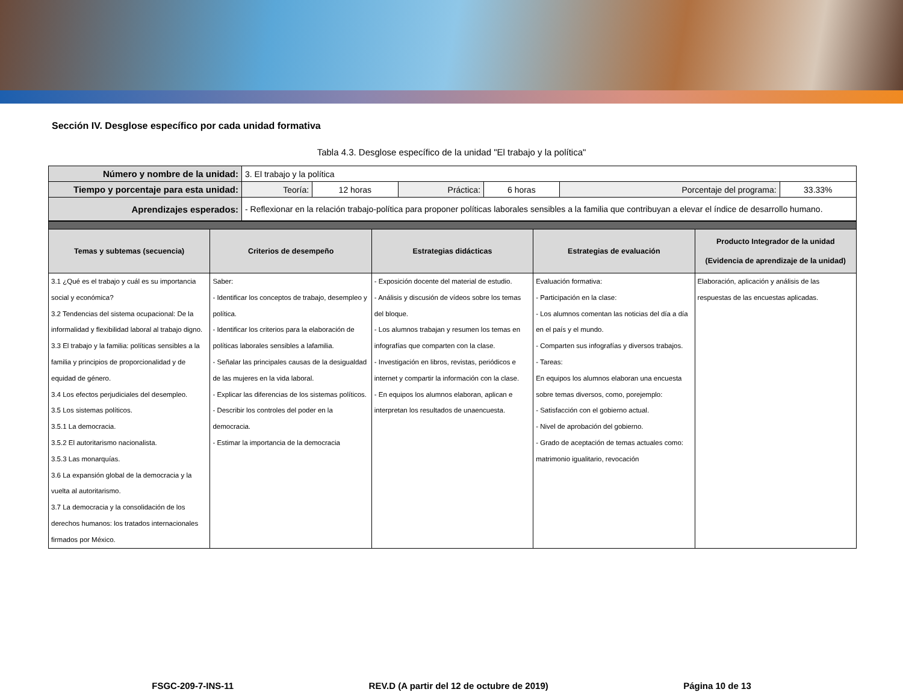Sección IV. Desglose específico por cada unidad formativa
Tabla 4.3. Desglose específico de la unidad "El trabajo y la política"
| Número y nombre de la unidad: | 3. El trabajo y la política | | | | | |
| Tiempo y porcentaje para esta unidad: | Teoría: | 12 horas | Práctica: | 6 horas | Porcentaje del programa: | 33.33% |
| Aprendizajes esperados: | - Reflexionar en la relación trabajo-política para proponer políticas laborales sensibles a la familia que contribuyan a elevar el índice de desarrollo humano. | | | | | |
| Temas y subtemas (secuencia) | Criterios de desempeño | Estrategias didácticas | Estrategias de evaluación | Producto Integrador de la unidad (Evidencia de aprendizaje de la unidad) |
| --- | --- | --- | --- | --- |
| 3.1 ¿Qué es el trabajo y cuál es su importancia social y económica? 3.2 Tendencias del sistema ocupacional: De la informalidad y flexibilidad laboral al trabajo digno. 3.3 El trabajo y la familia: políticas sensibles a la familia y principios de proporcionalidad y de equidad de género. 3.4 Los efectos perjudiciales del desempleo. 3.5 Los sistemas políticos. 3.5.1 La democracia. 3.5.2 El autoritarismo nacionalista. 3.5.3 Las monarquías. 3.6 La expansión global de la democracia y la vuelta al autoritarismo. 3.7 La democracia y la consolidación de los derechos humanos: los tratados internacionales firmados por México. | Saber: - Identificar los conceptos de trabajo, desempleo y política. - Identificar los criterios para la elaboración de políticas laborales sensibles a lafamilia. - Señalar las principales causas de la desigualdad de las mujeres en la vida laboral. - Explicar las diferencias de los sistemas políticos. - Describir los controles del poder en la democracia. - Estimar la importancia de la democracia | - Exposición docente del material de estudio. - Análisis y discusión de vídeos sobre los temas del bloque. - Los alumnos trabajan y resumen los temas en infografías que comparten con la clase. - Investigación en libros, revistas, periódicos e internet y compartir la información con la clase. - En equipos los alumnos elaboran, aplican e interpretan los resultados de unaencuesta. | Evaluación formativa: - Participación en la clase: - Los alumnos comentan las noticias del día a día en el país y el mundo. - Comparten sus infografías y diversos trabajos. - Tareas: En equipos los alumnos elaboran una encuesta sobre temas diversos, como, porejemplo: - Satisfacción con el gobierno actual. - Nivel de aprobación del gobierno. - Grado de aceptación de temas actuales como: matrimonio igualitario, revocación | Elaboración, aplicación y análisis de las respuestas de las encuestas aplicadas. |
FSGC-209-7-INS-11 REV.D (A partir del 12 de octubre de 2019) Página 10 de 13